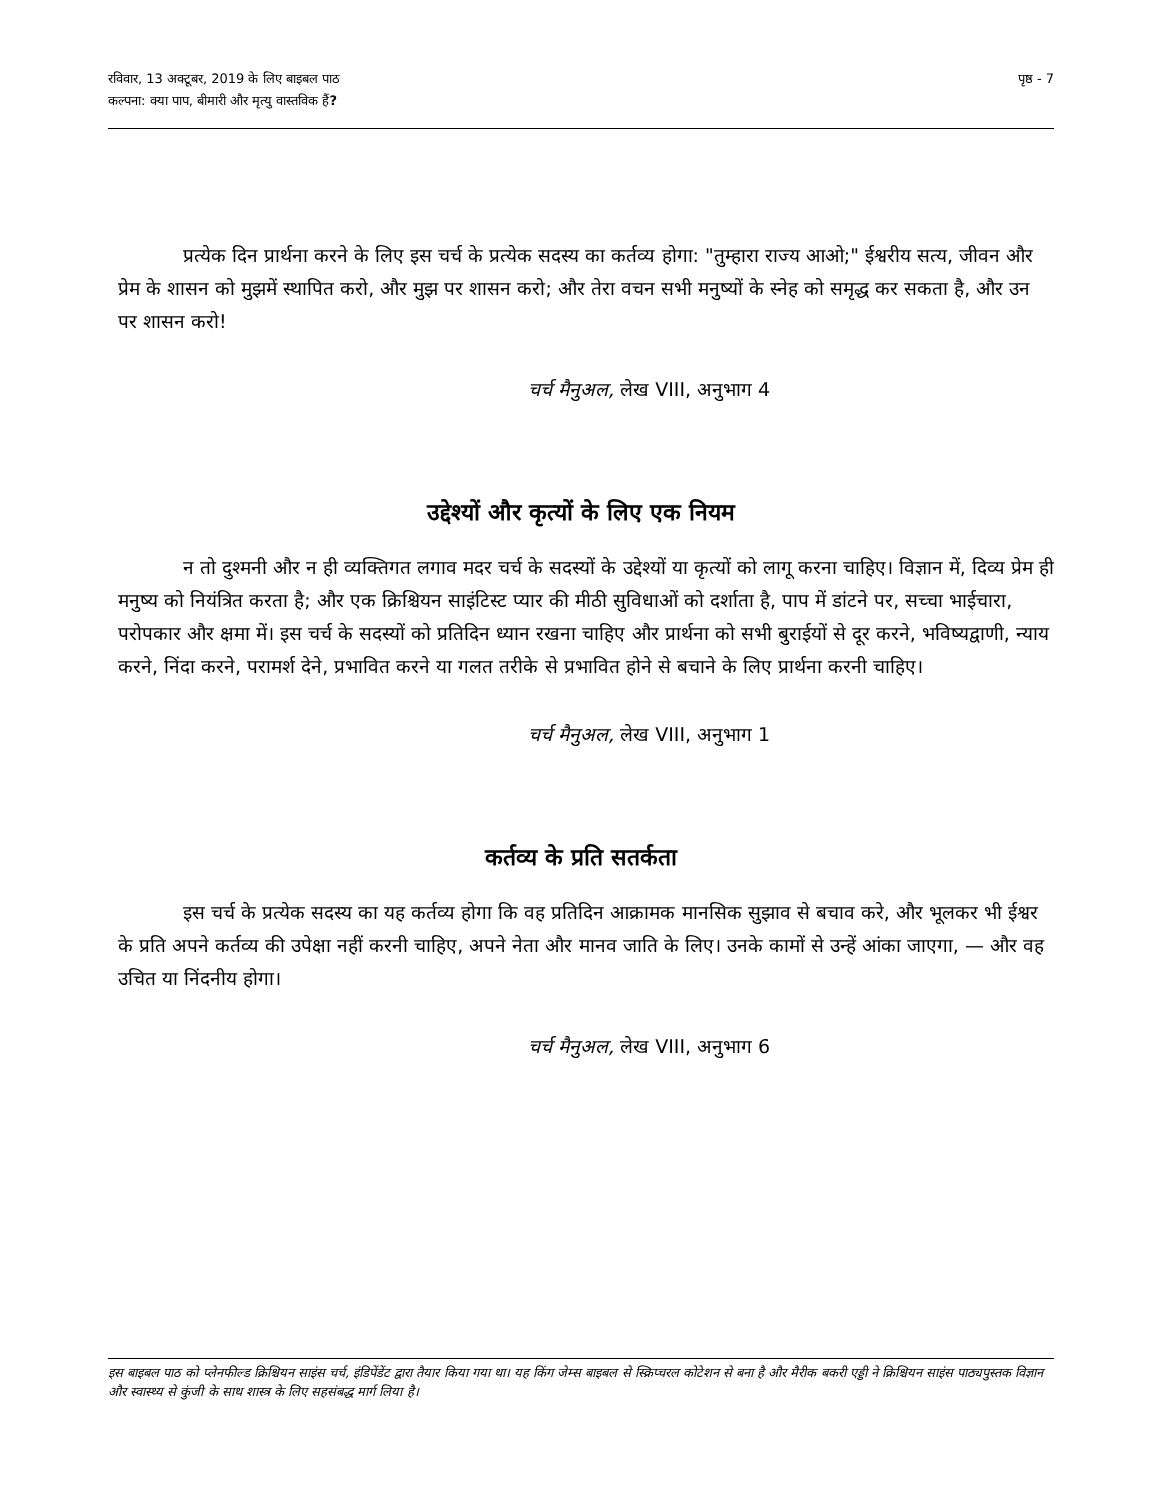रविवार, 13 अक्टूबर, 2019 के लिए बाइबल पाठ
कल्पना: क्या पाप, बीमारी और मृत्यु वास्तविक हैं?
पृष्ठ - 7
प्रत्येक दिन प्रार्थना करने के लिए इस चर्च के प्रत्येक सदस्य का कर्तव्य होगा: "तुम्हारा राज्य आओ;" ईश्वरीय सत्य, जीवन और प्रेम के शासन को मुझमें स्थापित करो, और मुझ पर शासन करो; और तेरा वचन सभी मनुष्यों के स्नेह को समृद्ध कर सकता है, और उन पर शासन करो!
चर्च मैनुअल, लेख VIII, अनुभाग 4
उद्देश्यों और कृत्यों के लिए एक नियम
न तो दुश्मनी और न ही व्यक्तिगत लगाव मदर चर्च के सदस्यों के उद्देश्यों या कृत्यों को लागू करना चाहिए। विज्ञान में, दिव्य प्रेम ही मनुष्य को नियंत्रित करता है; और एक क्रिश्चियन साइंटिस्ट प्यार की मीठी सुविधाओं को दर्शाता है, पाप में डांटने पर, सच्चा भाईचारा, परोपकार और क्षमा में। इस चर्च के सदस्यों को प्रतिदिन ध्यान रखना चाहिए और प्रार्थना को सभी बुराईयों से दूर करने, भविष्यद्वाणी, न्याय करने, निंदा करने, परामर्श देने, प्रभावित करने या गलत तरीके से प्रभावित होने से बचाने के लिए प्रार्थना करनी चाहिए।
चर्च मैनुअल, लेख VIII, अनुभाग 1
कर्तव्य के प्रति सतर्कता
इस चर्च के प्रत्येक सदस्य का यह कर्तव्य होगा कि वह प्रतिदिन आक्रामक मानसिक सुझाव से बचाव करे, और भूलकर भी ईश्वर के प्रति अपने कर्तव्य की उपेक्षा नहीं करनी चाहिए, अपने नेता और मानव जाति के लिए। उनके कामों से उन्हें आंका जाएगा, — और वह उचित या निंदनीय होगा।
चर्च मैनुअल, लेख VIII, अनुभाग 6
इस बाइबल पाठ को प्लेनफील्ड क्रिश्चियन साइंस चर्च, इंडिपेंडेंट द्वारा तैयार किया गया था। यह किंग जेम्स बाइबल से स्क्रिप्चरल कोटेशन से बना है और मैरीक बकरी एड्डी ने क्रिश्चियन साइंस पाठ्यपुस्तक विज्ञान और स्वास्थ्य से कुंजी के साथ शास्त्र के लिए सहसंबद्ध मार्ग लिया है।